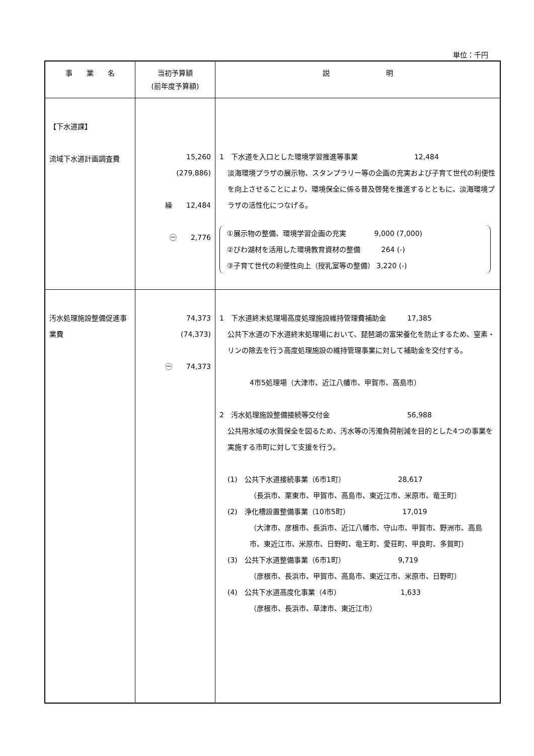単位：千円
| 事 業 名 | 当初予算額 (前年度予算額) | 説 明 |
| --- | --- | --- |
| 【下水道課】 流域下水道計画調査費 | 15,260 (279,886) 繰 12,484 ㊀ 2,776 | 1 下水道を入口とした環境学習推進等事業 12,484 淡海環境プラザの展示物、スタンプラリー等の企画の充実および子育て世代の利便性を向上させることにより、環境保全に係る普及啓発を推進するとともに、淡海環境プラザの活性化につなげる。 ①展示物の整備、環境学習企画の充実 9,000 (7,000) ②びわ湖材を活用した環境教育資材の整備 264 (-) ③子育て世代の利便性向上（授乳室等の整備） 3,220 (-) |
| 汚水処理施設整備促進事業費 | 74,373 (74,373) ㊀ 74,373 | 1 下水道終末処理場高度処理施設維持管理費補助金 17,385 公共下水道の下水道終末処理場において、琵琶湖の富栄養化を防止するため、窒素・リンの除去を行う高度処理施設の維持管理事業に対して補助金を交付する。 4市5処理場（大津市、近江八幡市、甲賀市、高島市） 2 汚水処理施設整備接続等交付金 56,988 公共用水域の水質保全を図るため、汚水等の汚濁負荷削減を目的とした4つの事業を実施する市町に対して支援を行う。 (1) 公共下水道接続事業（6市1町） 28,617 （長浜市、栗東市、甲賀市、高島市、東近江市、米原市、竜王町） (2) 浄化槽設置整備事業（10市5町） 17,019 （大津市、彦根市、長浜市、近江八幡市、守山市、甲賀市、野洲市、高島市、東近江市、米原市、日野町、竜王町、愛荘町、甲良町、多賀町） (3) 公共下水道整備事業（6市1町） 9,719 （彦根市、長浜市、甲賀市、高島市、東近江市、米原市、日野町） (4) 公共下水道高度化事業（4市） 1,633 （彦根市、長浜市、草津市、東近江市） |